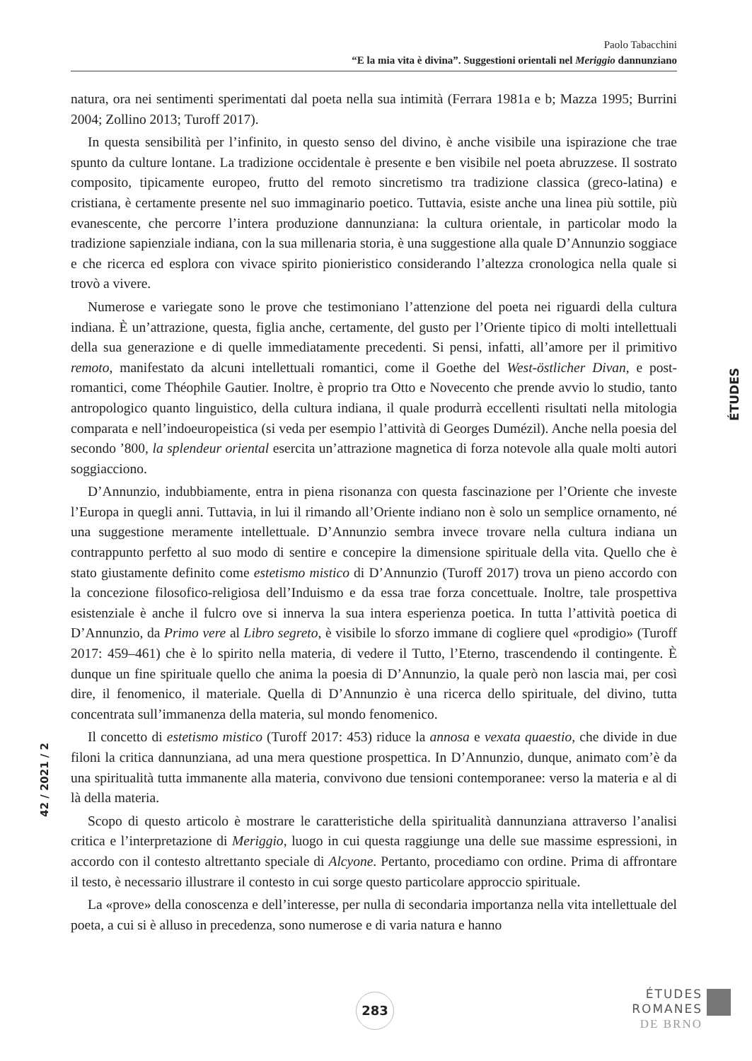Paolo Tabacchini
“E la mia vita è divina”. Suggestioni orientali nel Meriggio dannunziano
natura, ora nei sentimenti sperimentati dal poeta nella sua intimità (Ferrara 1981a e b; Mazza 1995; Burrini 2004; Zollino 2013; Turoff 2017).
In questa sensibilità per l’infinito, in questo senso del divino, è anche visibile una ispirazione che trae spunto da culture lontane. La tradizione occidentale è presente e ben visibile nel poeta abruzzese. Il sostrato composito, tipicamente europeo, frutto del remoto sincretismo tra tradizione classica (greco-latina) e cristiana, è certamente presente nel suo immaginario poetico. Tuttavia, esiste anche una linea più sottile, più evanescente, che percorre l’intera produzione dannunziana: la cultura orientale, in particolar modo la tradizione sapienziale indiana, con la sua millenaria storia, è una suggestione alla quale D’Annunzio soggiace e che ricerca ed esplora con vivace spirito pionieristico considerando l’altezza cronologica nella quale si trovò a vivere.
Numerose e variegate sono le prove che testimoniano l’attenzione del poeta nei riguardi della cultura indiana. È un’attrazione, questa, figlia anche, certamente, del gusto per l’Oriente tipico di molti intellettuali della sua generazione e di quelle immediatamente precedenti. Si pensi, infatti, all’amore per il primitivo remoto, manifestato da alcuni intellettuali romantici, come il Goethe del West-östlicher Divan, e post-romantici, come Théophile Gautier. Inoltre, è proprio tra Otto e Novecento che prende avvio lo studio, tanto antropologico quanto linguistico, della cultura indiana, il quale produrrà eccellenti risultati nella mitologia comparata e nell’indoeuropeistica (si veda per esempio l’attività di Georges Dumézil). Anche nella poesia del secondo ’800, la splendeur oriental esercita un’attrazione magnetica di forza notevole alla quale molti autori soggiacciono.
D’Annunzio, indubbiamente, entra in piena risonanza con questa fascinazione per l’Oriente che investe l’Europa in quegli anni. Tuttavia, in lui il rimando all’Oriente indiano non è solo un semplice ornamento, né una suggestione meramente intellettuale. D’Annunzio sembra invece trovare nella cultura indiana un contrappunto perfetto al suo modo di sentire e concepire la dimensione spirituale della vita. Quello che è stato giustamente definito come estetismo mistico di D’Annunzio (Turoff 2017) trova un pieno accordo con la concezione filosofico-religiosa dell’Induismo e da essa trae forza concettuale. Inoltre, tale prospettiva esistenziale è anche il fulcro ove si innerva la sua intera esperienza poetica. In tutta l’attività poetica di D’Annunzio, da Primo vere al Libro segreto, è visibile lo sforzo immane di cogliere quel «prodigio» (Turoff 2017: 459–461) che è lo spirito nella materia, di vedere il Tutto, l’Eterno, trascendendo il contingente. È dunque un fine spirituale quello che anima la poesia di D’Annunzio, la quale però non lascia mai, per così dire, il fenomenico, il materiale. Quella di D’Annunzio è una ricerca dello spirituale, del divino, tutta concentrata sull’immanenza della materia, sul mondo fenomenico.
Il concetto di estetismo mistico (Turoff 2017: 453) riduce la annosa e vexata quaestio, che divide in due filoni la critica dannunziana, ad una mera questione prospettica. In D’Annunzio, dunque, animato com’è da una spiritualità tutta immanente alla materia, convivono due tensioni contemporanee: verso la materia e al di là della materia.
Scopo di questo articolo è mostrare le caratteristiche della spiritualità dannunziana attraverso l’analisi critica e l’interpretazione di Meriggio, luogo in cui questa raggiunge una delle sue massime espressioni, in accordo con il contesto altrettanto speciale di Alcyone. Pertanto, procediamo con ordine. Prima di affrontare il testo, è necessario illustrare il contesto in cui sorge questo particolare approccio spirituale.
La «prove» della conoscenza e dell’interesse, per nulla di secondaria importanza nella vita intellettuale del poeta, a cui si è alluso in precedenza, sono numerose e di varia natura e hanno
ÉTUDES
42 / 2021 / 2
283
ÉTUDES
ROMANES
DE BRNO